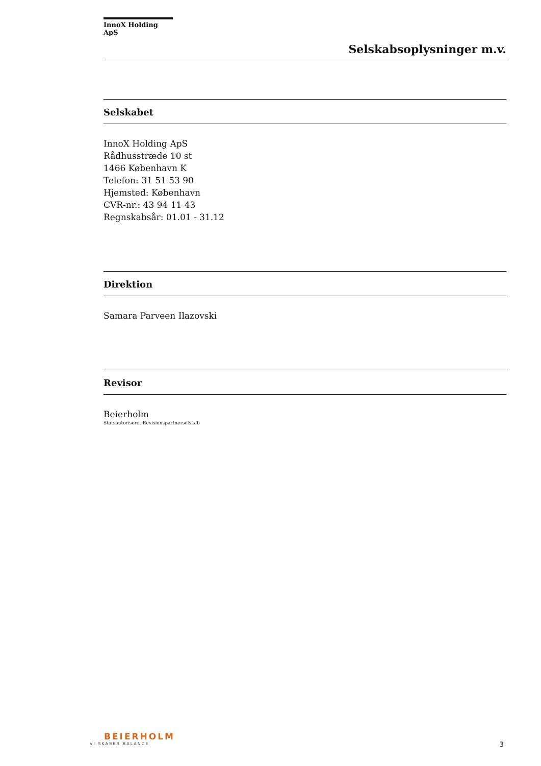InnoX Holding ApS
Selskabsoplysninger m.v.
Selskabet
InnoX Holding ApS
Rådhusstræde 10 st
1466 København K
Telefon: 31 51 53 90
Hjemsted: København
CVR-nr.: 43 94 11 43
Regnskabsår: 01.01 - 31.12
Direktion
Samara Parveen Ilazovski
Revisor
Beierholm
Statsautoriseret Revisionspartnerselskab
BEIERHOLM
VI SKABER BALANCE
3